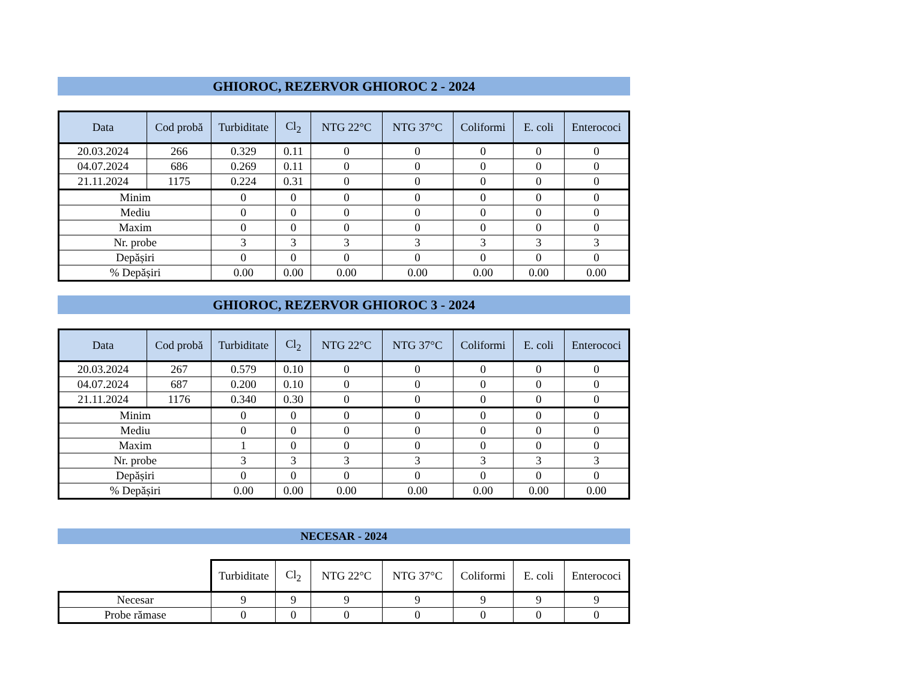GHIOROC, REZERVOR GHIOROC 2 - 2024
| Data | Cod probă | Turbiditate | Cl<sub>2</sub> | NTG 22°C | NTG 37°C | Coliformi | E. coli | Enterococi |
| --- | --- | --- | --- | --- | --- | --- | --- | --- |
| 20.03.2024 | 266 | 0.329 | 0.11 | 0 | 0 | 0 | 0 | 0 |
| 04.07.2024 | 686 | 0.269 | 0.11 | 0 | 0 | 0 | 0 | 0 |
| 21.11.2024 | 1175 | 0.224 | 0.31 | 0 | 0 | 0 | 0 | 0 |
| Minim | | 0 | 0 | 0 | 0 | 0 | 0 | 0 |
| Mediu | | 0 | 0 | 0 | 0 | 0 | 0 | 0 |
| Maxim | | 0 | 0 | 0 | 0 | 0 | 0 | 0 |
| Nr. probe | | 3 | 3 | 3 | 3 | 3 | 3 | 3 |
| Depășiri | | 0 | 0 | 0 | 0 | 0 | 0 | 0 |
| % Depășiri | | 0.00 | 0.00 | 0.00 | 0.00 | 0.00 | 0.00 | 0.00 |
GHIOROC, REZERVOR GHIOROC 3 - 2024
| Data | Cod probă | Turbiditate | Cl<sub>2</sub> | NTG 22°C | NTG 37°C | Coliformi | E. coli | Enterococi |
| --- | --- | --- | --- | --- | --- | --- | --- | --- |
| 20.03.2024 | 267 | 0.579 | 0.10 | 0 | 0 | 0 | 0 | 0 |
| 04.07.2024 | 687 | 0.200 | 0.10 | 0 | 0 | 0 | 0 | 0 |
| 21.11.2024 | 1176 | 0.340 | 0.30 | 0 | 0 | 0 | 0 | 0 |
| Minim | | 0 | 0 | 0 | 0 | 0 | 0 | 0 |
| Mediu | | 0 | 0 | 0 | 0 | 0 | 0 | 0 |
| Maxim | | 1 | 0 | 0 | 0 | 0 | 0 | 0 |
| Nr. probe | | 3 | 3 | 3 | 3 | 3 | 3 | 3 |
| Depășiri | | 0 | 0 | 0 | 0 | 0 | 0 | 0 |
| % Depășiri | | 0.00 | 0.00 | 0.00 | 0.00 | 0.00 | 0.00 | 0.00 |
NECESAR - 2024
| | Turbiditate | Cl<sub>2</sub> | NTG 22°C | NTG 37°C | Coliformi | E. coli | Enterococi |
| Necesar | 9 | 9 | 9 | 9 | 9 | 9 | 9 |
| Probe rămase | 0 | 0 | 0 | 0 | 0 | 0 | 0 |